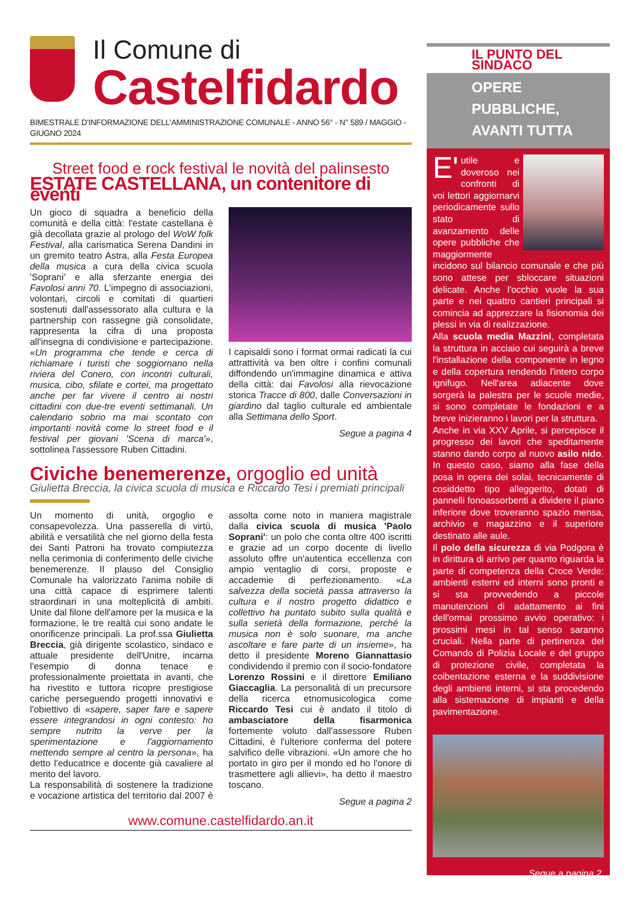Il Comune di
Castelfidardo
BIMESTRALE D'INFORMAZIONE DELL'AMMINISTRAZIONE COMUNALE - ANNO 56° - N° 589 / MAGGIO - GIUGNO 2024
Street food e rock festival le novità del palinsesto
ESTATE CASTELLANA, un contenitore di eventi
Un gioco di squadra a beneficio della comunità e della città: l'estate castellana è già decollata grazie al prologo del WoW folk Festival, alla carismatica Serena Dandini in un gremito teatro Astra, alla Festa Europea della musica a cura della civica scuola 'Soprani' e alla sferzante energia dei Favolosi anni 70. L'impegno di associazioni, volontari, circoli e comitati di quartieri sostenuti dall'assessorato alla cultura e la partnership con rassegne già consolidate, rappresenta la cifra di una proposta all'insegna di condivisione e partecipazione. «Un programma che tende e cerca di richiamare i turisti che soggiornano nella riviera del Conero, con incontri culturali, musica, cibo, sfilate e cortei, ma progettato anche per far vivere il centro ai nostri cittadini con due-tre eventi settimanali. Un calendario sobrio ma mai scontato con importanti novità come lo street food e il festival per giovani 'Scena di marca'», sottolinea l'assessore Ruben Cittadini.
I capisaldi sono i format ormai radicati la cui attrattività va ben oltre i confini comunali diffondendo un'immagine dinamica e attiva della città: dai Favolosi alla rievocazione storica Tracce di 800, dalle Conversazioni in giardino dal taglio culturale ed ambientale alla Settimana dello Sport.
Segue a pagina 4
Civiche benemerenze, orgoglio ed unità
Giulietta Breccia, la civica scuola di musica e Riccardo Tesi i premiati principali
Un momento di unità, orgoglio e consapevolezza. Una passerella di virtù, abilità e versatilità che nel giorno della festa dei Santi Patroni ha trovato compiutezza nella cerimonia di conferimento delle civiche benemerenze. Il plauso del Consiglio Comunale ha valorizzato l'anima nobile di una città capace di esprimere talenti straordinari in una molteplicità di ambiti. Unite dal filone dell'amore per la musica e la formazione, le tre realtà cui sono andate le onorificenze principali. La prof.ssa Giulietta Breccia, già dirigente scolastico, sindaco e attuale presidente dell'Unitre, incarna l'esempio di donna tenace e professionalmente proiettata in avanti, che ha rivestito e tuttora ricopre prestigiose cariche perseguendo progetti innovativi e l'obiettivo di «sapere, saper fare e sapere essere integrandosi in ogni contesto: ho sempre nutrito la verve per la sperimentazione e l'aggiornamento mettendo sempre al centro la persona», ha detto l'educatrice e docente già cavaliere al merito del lavoro.
La responsabilità di sostenere la tradizione e vocazione artistica del territorio dal 2007 è assolta come noto in maniera magistrale dalla civica scuola di musica 'Paolo Soprani': un polo che conta oltre 400 iscritti e grazie ad un corpo docente di livello assoluto offre un'autentica eccellenza con ampio ventaglio di corsi, proposte e accademie di perfezionamento. «La salvezza della società passa attraverso la cultura e il nostro progetto didattico e collettivo ha puntato subito sulla qualità e sulla serietà della formazione, perché la musica non è solo suonare, ma anche ascoltare e fare parte di un insieme», ha detto il presidente Moreno Giannattasio condividendo il premio con il socio-fondatore Lorenzo Rossini e il direttore Emiliano Giaccaglia. La personalità di un precursore della ricerca etnomusicologica come Riccardo Tesi cui è andato il titolo di ambasciatore della fisarmonica fortemente voluto dall'assessore Ruben Cittadini, è l'ulteriore conferma del potere salvifico delle vibrazioni. «Un amore che ho portato in giro per il mondo ed ho l'onore di trasmettere agli allievi», ha detto il maestro toscano.
Segue a pagina 2
www.comune.castelfidardo.an.it
IL PUNTO DEL SINDACO
OPERE
PUBBLICHE,
AVANTI TUTTA
E' utile e doveroso nei confronti di voi lettori aggiornarvi periodicamente sullo stato di avanzamento delle opere pubbliche che maggiormente incidono sul bilancio comunale e che più sono attese per sbloccare situazioni delicate. Anche l'occhio vuole la sua parte e nei quattro cantieri principali si comincia ad apprezzare la fisionomia dei plessi in via di realizzazione.
Alla scuola media Mazzini, completata la struttura in acciaio cui seguirà a breve l'installazione della componente in legno e della copertura rendendo l'intero corpo ignifugo. Nell'area adiacente dove sorgerà la palestra per le scuole medie, si sono completate le fondazioni e a breve inizieranno i lavori per la struttura.
Anche in via XXV Aprile, si percepisce il progresso dei lavori che speditamente stanno dando corpo al nuovo asilo nido. In questo caso, siamo alla fase della posa in opera dei solai, tecnicamente di cosiddetto tipo alleggerito, dotati di pannelli fonoassorbenti a dividere il piano inferiore dove troveranno spazio mensa, archivio e magazzino e il superiore destinato alle aule.
Il polo della sicurezza di via Podgora è in dirittura di arrivo per quanto riguarda la parte di competenza della Croce Verde: ambienti esterni ed interni sono pronti e si sta provvedendo a piccole manutenzioni di adattamento ai fini dell'ormai prossimo avvio operativo: i prossimi mesi in tal senso saranno cruciali. Nella parte di pertinenza del Comando di Polizia Locale e del gruppo di protezione civile, completata la coibentazione esterna e la suddivisione degli ambienti interni, si sta procedendo alla sistemazione di impianti e della pavimentazione.
Segue a pagina 2